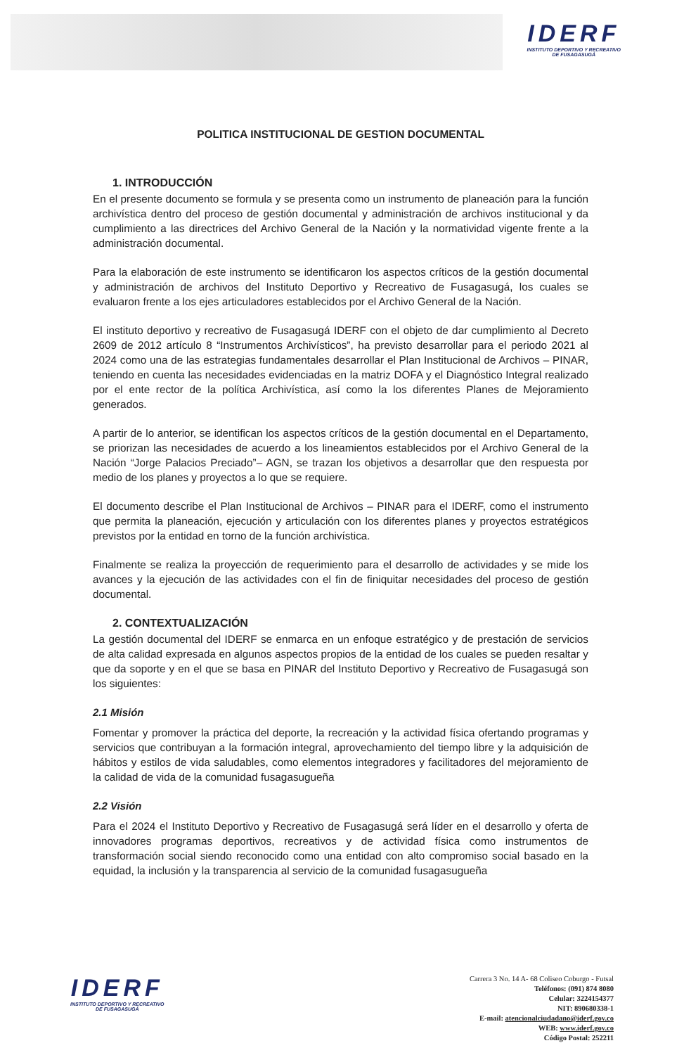IDERF
INSTITUTO DEPORTIVO Y RECREATIVO
DE FUSAGASUGÁ
POLITICA INSTITUCIONAL DE GESTION DOCUMENTAL
1. INTRODUCCIÓN
En el presente documento se formula y se presenta como un instrumento de planeación para la función archivística dentro del proceso de gestión documental y administración de archivos institucional y da cumplimiento a las directrices del Archivo General de la Nación y la normatividad vigente frente a la administración documental.
Para la elaboración de este instrumento se identificaron los aspectos críticos de la gestión documental y administración de archivos del Instituto Deportivo y Recreativo de Fusagasugá, los cuales se evaluaron frente a los ejes articuladores establecidos por el Archivo General de la Nación.
El instituto deportivo y recreativo de Fusagasugá IDERF con el objeto de dar cumplimiento al Decreto 2609 de 2012 artículo 8 “Instrumentos Archivísticos”, ha previsto desarrollar para el periodo 2021 al 2024 como una de las estrategias fundamentales desarrollar el Plan Institucional de Archivos – PINAR, teniendo en cuenta las necesidades evidenciadas en la matriz DOFA y el Diagnóstico Integral realizado por el ente rector de la política Archivística, así como la los diferentes Planes de Mejoramiento generados.
A partir de lo anterior, se identifican los aspectos críticos de la gestión documental en el Departamento, se priorizan las necesidades de acuerdo a los lineamientos establecidos por el Archivo General de la Nación “Jorge Palacios Preciado”– AGN, se trazan los objetivos a desarrollar que den respuesta por medio de los planes y proyectos a lo que se requiere.
El documento describe el Plan Institucional de Archivos – PINAR para el IDERF, como el instrumento que permita la planeación, ejecución y articulación con los diferentes planes y proyectos estratégicos previstos por la entidad en torno de la función archivística.
Finalmente se realiza la proyección de requerimiento para el desarrollo de actividades y se mide los avances y la ejecución de las actividades con el fin de finiquitar necesidades del proceso de gestión documental.
2. CONTEXTUALIZACIÓN
La gestión documental del IDERF se enmarca en un enfoque estratégico y de prestación de servicios de alta calidad expresada en algunos aspectos propios de la entidad de los cuales se pueden resaltar y que da soporte y en el que se basa en PINAR del Instituto Deportivo y Recreativo de Fusagasugá son los siguientes:
2.1 Misión
Fomentar y promover la práctica del deporte, la recreación y la actividad física ofertando programas y servicios que contribuyan a la formación integral, aprovechamiento del tiempo libre y la adquisición de hábitos y estilos de vida saludables, como elementos integradores y facilitadores del mejoramiento de la calidad de vida de la comunidad fusagasugueña
2.2 Visión
Para el 2024 el Instituto Deportivo y Recreativo de Fusagasugá será líder en el desarrollo y oferta de innovadores programas deportivos, recreativos y de actividad física como instrumentos de transformación social siendo reconocido como una entidad con alto compromiso social basado en la equidad, la inclusión y la transparencia al servicio de la comunidad fusagasugueña
IDERF
INSTITUTO DEPORTIVO Y RECREATIVO
DE FUSAGASUGÁ
Carrera 3 No. 14 A- 68 Coliseo Coburgo - Futsal
Teléfonos: (091) 874 8080
Celular: 3224154377
NIT: 890680338-1
E-mail: atencionalciudadano@iderf.gov.co
WEB: www.iderf.gov.co
Código Postal: 252211